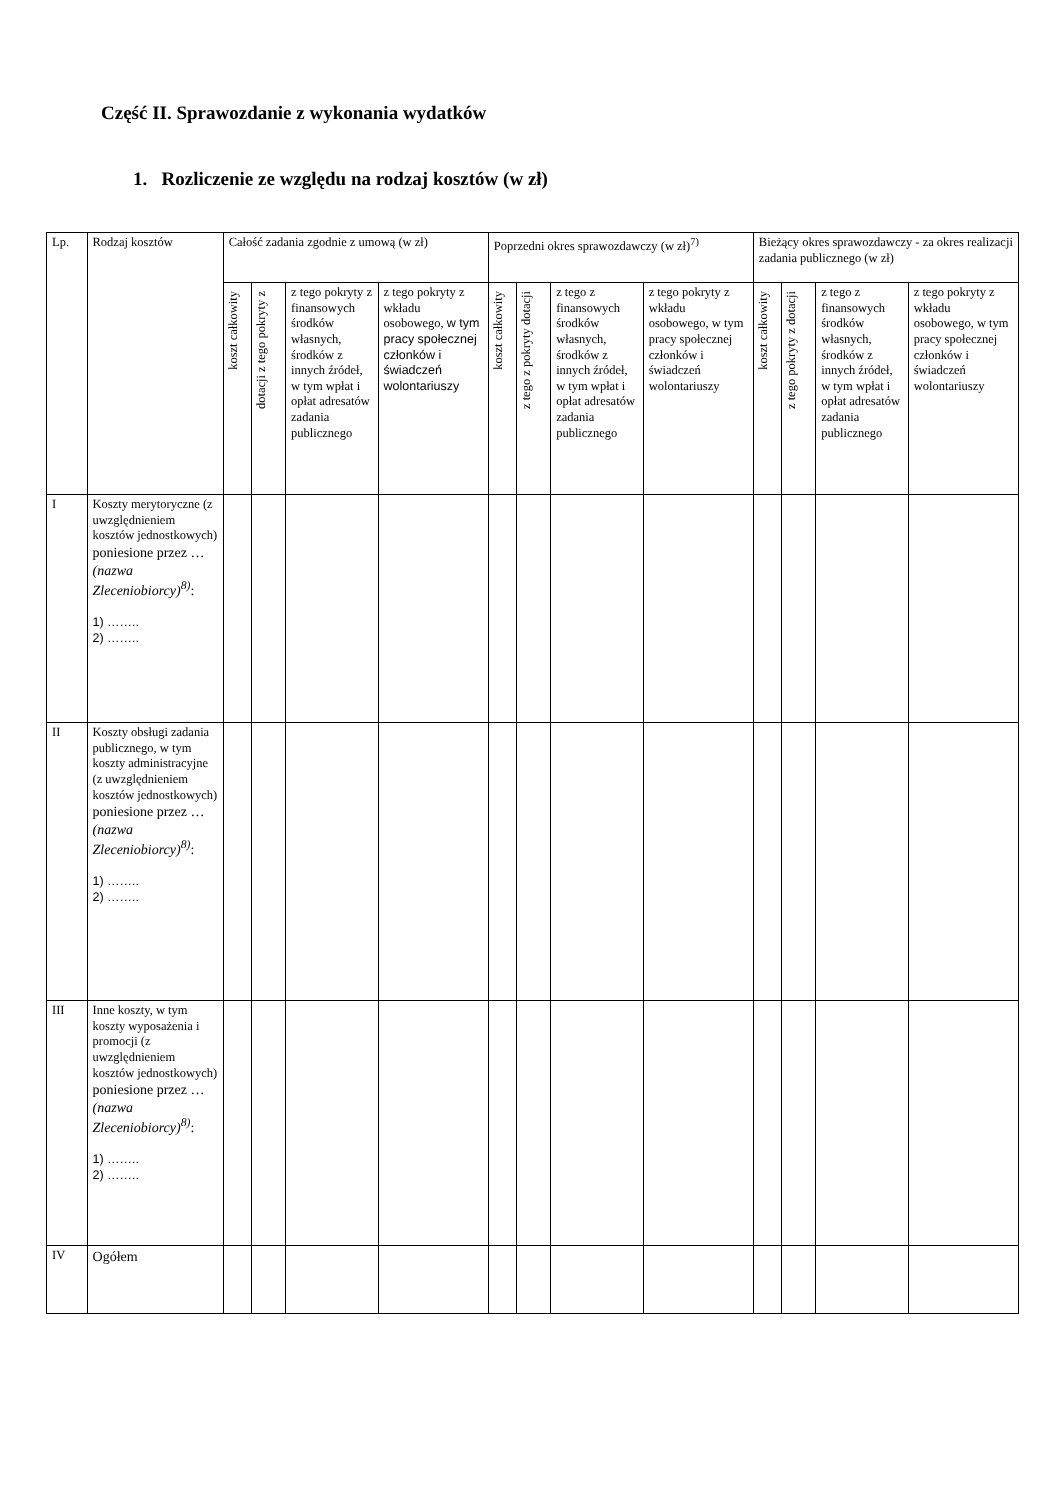Część II. Sprawozdanie z wykonania wydatków
1. Rozliczenie ze względu na rodzaj kosztów (w zł)
| Lp. | Rodzaj kosztów | Całość zadania zgodnie z umową (w zł) | | | | Poprzedni okres sprawozdawczy (w zł)<sup>7)</sup> | | | | Bieżący okres sprawozdawczy - za okres realizacji zadania publicznego (w zł) | | | |
| | | koszt całkowity | dotacji z tego pokryty z | z tego pokryty z finansowych środków własnych, środków z innych źródeł, w tym wpłat i opłat adresatów zadania publicznego | z tego pokryty z wkładu osobowego, w tym pracy społecznej członków i świadczeń wolontariuszy | koszt całkowity | z tego z pokryty dotacji | z tego z finansowych środków własnych, środków z innych źródeł, w tym wpłat i opłat adresatów zadania publicznego | z tego pokryty z wkładu osobowego, w tym pracy społecznej członków i świadczeń wolontariuszy | koszt całkowity | z tego pokryty z dotacji | z tego z finansowych środków własnych, środków z innych źródeł, w tym wpłat i opłat adresatów zadania publicznego | z tego pokryty z wkładu osobowego, w tym pracy społecznej członków i świadczeń wolontariuszy |
| I | Koszty merytoryczne (z uwzględnieniem kosztów jednostkowych) poniesione przez … (nazwa Zleceniobiorcy)<sup>8)</sup> : 1) …….. 2) …….. | | | | | | | | | | | | |
| II | Koszty obsługi zadania publicznego, w tym koszty administracyjne (z uwzględnieniem kosztów jednostkowych) poniesione przez … (nazwa Zleceniobiorcy)<sup>8)</sup> : 1) …….. 2) …….. | | | | | | | | | | | | |
| III | Inne koszty, w tym koszty wyposażenia i promocji (z uwzględnieniem kosztów jednostkowych) poniesione przez … (nazwa Zleceniobiorcy)<sup>8)</sup> : 1) …….. 2) …….. | | | | | | | | | | | | |
| IV | Ogółem | | | | | | | | | | | | |